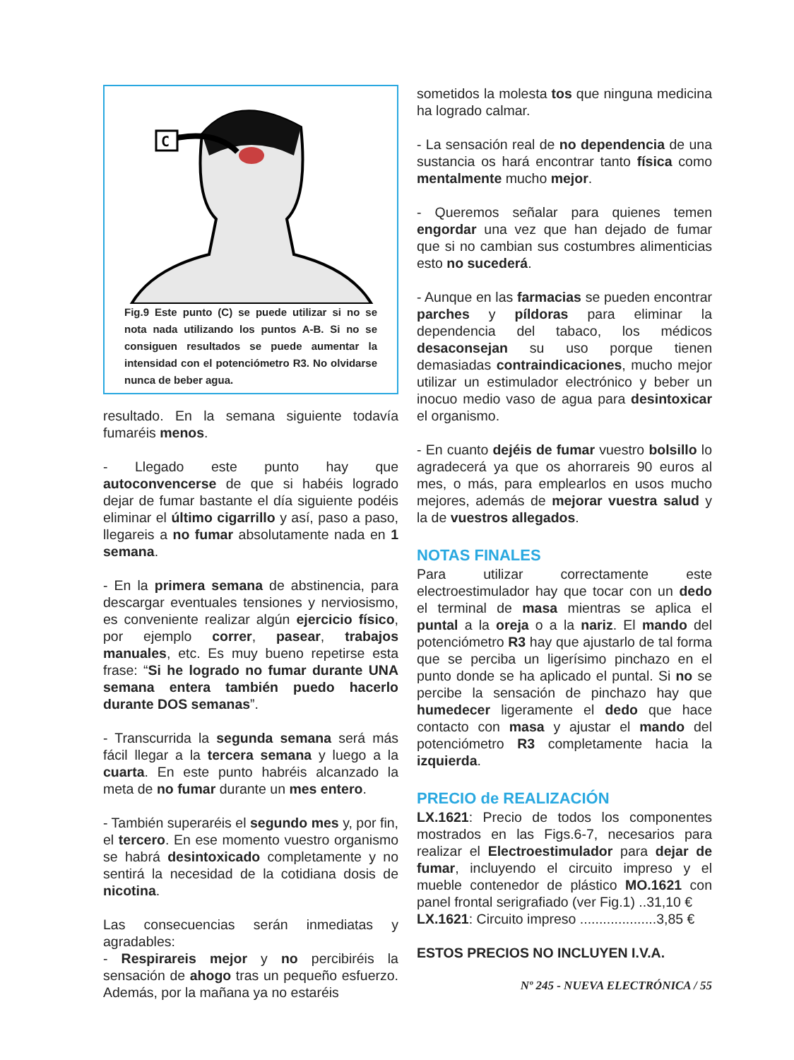C
Fig.9 Este punto (C) se puede utilizar si no se nota nada utilizando los puntos A-B. Si no se consiguen resultados se puede aumentar la intensidad con el potenciómetro R3. No olvidarse nunca de beber agua.
resultado. En la semana siguiente todavía fumaréis menos.
- Llegado este punto hay que autoconvencerse de que si habéis logrado dejar de fumar bastante el día siguiente podéis eliminar el último cigarrillo y así, paso a paso, llegareis a no fumar absolutamente nada en 1 semana.
- En la primera semana de abstinencia, para descargar eventuales tensiones y nerviosismo, es conveniente realizar algún ejercicio físico, por ejemplo correr, pasear, trabajos manuales, etc. Es muy bueno repetirse esta frase: “Si he logrado no fumar durante UNA semana entera también puedo hacerlo durante DOS semanas”.
- Transcurrida la segunda semana será más fácil llegar a la tercera semana y luego a la cuarta. En este punto habréis alcanzado la meta de no fumar durante un mes entero.
- También superaréis el segundo mes y, por fin, el tercero. En ese momento vuestro organismo se habrá desintoxicado completamente y no sentirá la necesidad de la cotidiana dosis de nicotina.
Las consecuencias serán inmediatas y agradables:
- Respirareis mejor y no percibiréis la sensación de ahogo tras un pequeño esfuerzo. Además, por la mañana ya no estaréis
sometidos la molesta tos que ninguna medicina ha logrado calmar.
- La sensación real de no dependencia de una sustancia os hará encontrar tanto física como mentalmente mucho mejor.
- Queremos señalar para quienes temen engordar una vez que han dejado de fumar que si no cambian sus costumbres alimenticias esto no sucederá.
- Aunque en las farmacias se pueden encontrar parches y píldoras para eliminar la dependencia del tabaco, los médicos desaconsejan su uso porque tienen demasiadas contraindicaciones, mucho mejor utilizar un estimulador electrónico y beber un inocuo medio vaso de agua para desintoxicar el organismo.
- En cuanto dejéis de fumar vuestro bolsillo lo agradecerá ya que os ahorrareis 90 euros al mes, o más, para emplearlos en usos mucho mejores, además de mejorar vuestra salud y la de vuestros allegados.
NOTAS FINALES
Para utilizar correctamente este electroestimulador hay que tocar con un dedo el terminal de masa mientras se aplica el puntal a la oreja o a la nariz. El mando del potenciómetro R3 hay que ajustarlo de tal forma que se perciba un ligerísimo pinchazo en el punto donde se ha aplicado el puntal. Si no se percibe la sensación de pinchazo hay que humedecer ligeramente el dedo que hace contacto con masa y ajustar el mando del potenciómetro R3 completamente hacia la izquierda.
PRECIO de REALIZACIÓN
LX.1621: Precio de todos los componentes mostrados en las Figs.6-7, necesarios para realizar el Electroestimulador para dejar de fumar, incluyendo el circuito impreso y el mueble contenedor de plástico MO.1621 con panel frontal serigrafiado (ver Fig.1) ..31,10 €
LX.1621: Circuito impreso ....................3,85 €
ESTOS PRECIOS NO INCLUYEN I.V.A.
Nº 245 - NUEVA ELECTRÓNICA / 55